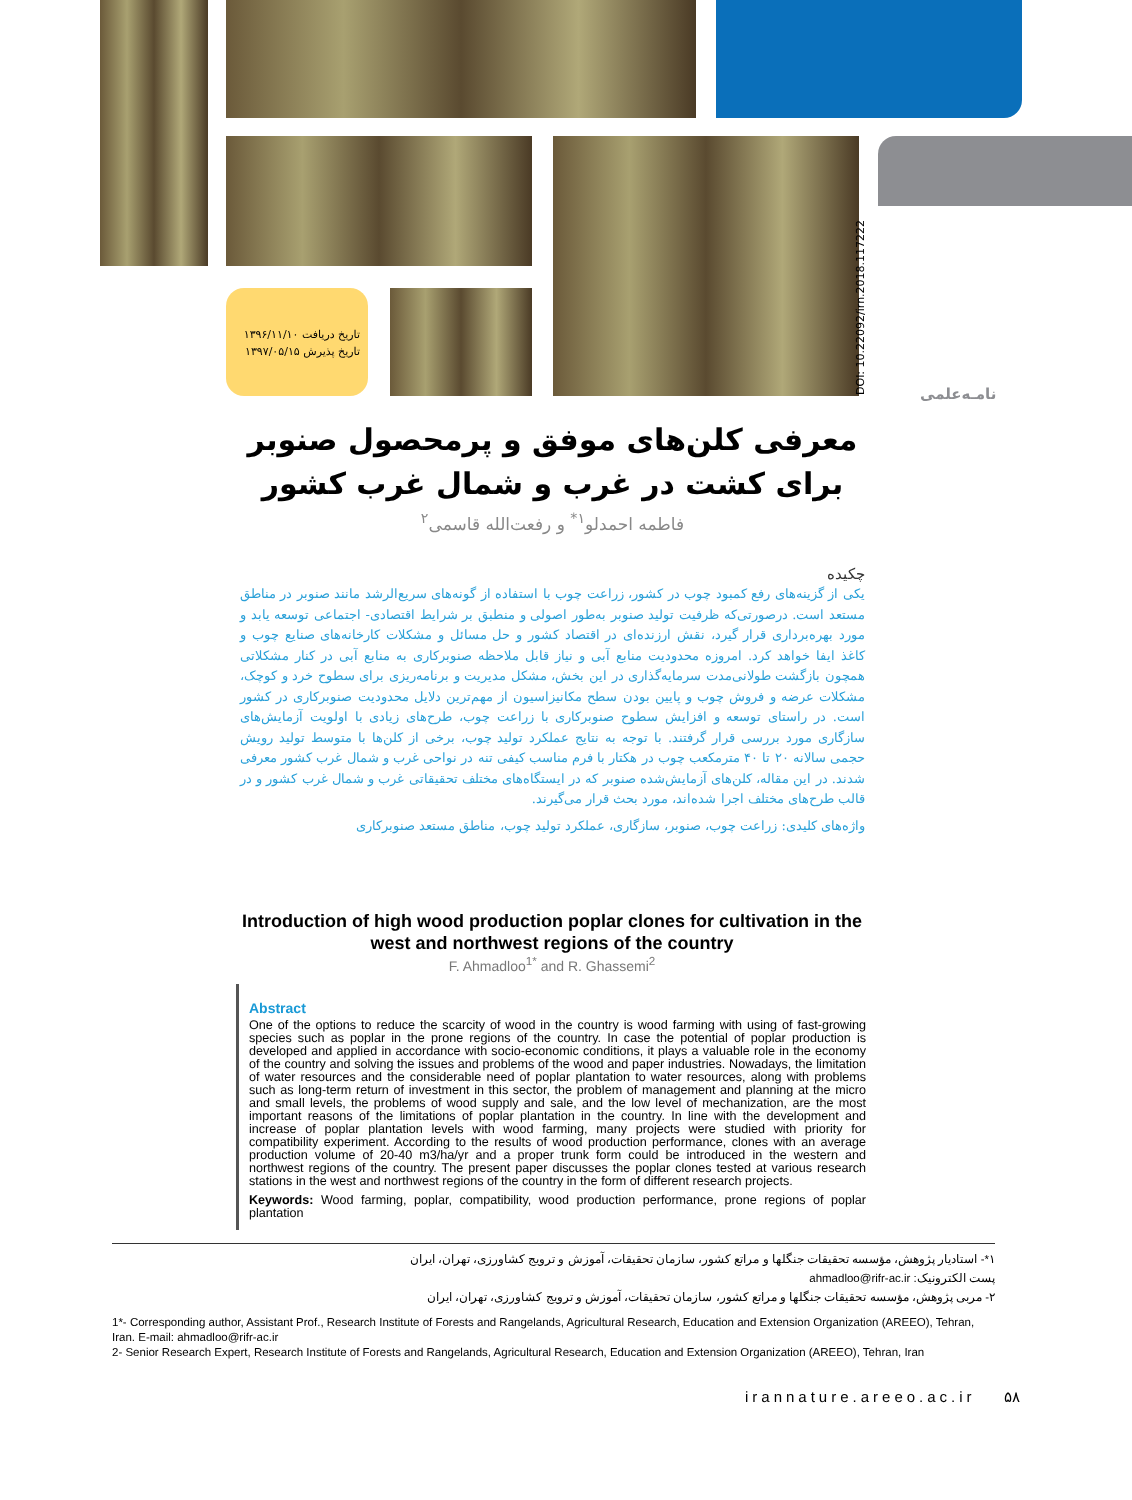تاریخ دریافت ۱۳۹۶/۱۱/۱۰
تاریخ پذیرش ۱۳۹۷/۰۵/۱۵
DOI: 10.22092/irn.2018.117222
نامـه‌علمی
معرفی کلن‌های موفق و پرمحصول صنوبر برای کشت در غرب و شمال غرب کشور
فاطمه احمدلو<sup>۱*</sup> و رفعت‌الله قاسمی<sup>۲</sup>
چکیده
یکی از گزینه‌های رفع کمبود چوب در کشور، زراعت چوب با استفاده از گونه‌های سریع‌الرشد مانند صنوبر در مناطق مستعد است. درصورتی‌که ظرفیت تولید صنوبر به‌طور اصولی و منطبق بر شرایط اقتصادی- اجتماعی توسعه یابد و مورد بهره‌برداری قرار گیرد، نقش ارزنده‌ای در اقتصاد کشور و حل مسائل و مشکلات کارخانه‌های صنایع چوب و کاغذ ایفا خواهد کرد. امروزه محدودیت منابع آبی و نیاز قابل ملاحظه صنوبرکاری به منابع آبی در کنار مشکلاتی همچون بازگشت طولانی‌مدت سرمایه‌گذاری در این بخش، مشکل مدیریت و برنامه‌ریزی برای سطوح خرد و کوچک، مشکلات عرضه و فروش چوب و پایین بودن سطح مکانیزاسیون از مهم‌ترین دلایل محدودیت صنوبرکاری در کشور است. در راستای توسعه و افزایش سطوح صنوبرکاری با زراعت چوب، طرح‌های زیادی با اولویت آزمایش‌های سازگاری مورد بررسی قرار گرفتند. با توجه به نتایج عملکرد تولید چوب، برخی از کلن‌ها با متوسط تولید رویش حجمی سالانه ۲۰ تا ۴۰ مترمکعب چوب در هکتار با فرم مناسب کیفی تنه در نواحی غرب و شمال غرب کشور معرفی شدند. در این مقاله، کلن‌های آزمایش‌شده صنوبر که در ایستگاه‌های مختلف تحقیقاتی غرب و شمال غرب کشور و در قالب طرح‌های مختلف اجرا شده‌اند، مورد بحث قرار می‌گیرند.
واژه‌های کلیدی: زراعت چوب، صنوبر، سازگاری، عملکرد تولید چوب، مناطق مستعد صنوبرکاری
Introduction of high wood production poplar clones for cultivation in the west and northwest regions of the country
F. Ahmadloo<sup>1*</sup> and R. Ghassemi<sup>2</sup>
Abstract
One of the options to reduce the scarcity of wood in the country is wood farming with using of fast-growing species such as poplar in the prone regions of the country. In case the potential of poplar production is developed and applied in accordance with socio-economic conditions, it plays a valuable role in the economy of the country and solving the issues and problems of the wood and paper industries. Nowadays, the limitation of water resources and the considerable need of poplar plantation to water resources, along with problems such as long-term return of investment in this sector, the problem of management and planning at the micro and small levels, the problems of wood supply and sale, and the low level of mechanization, are the most important reasons of the limitations of poplar plantation in the country. In line with the development and increase of poplar plantation levels with wood farming, many projects were studied with priority for compatibility experiment. According to the results of wood production performance, clones with an average production volume of 20-40 m3/ha/yr and a proper trunk form could be introduced in the western and northwest regions of the country. The present paper discusses the poplar clones tested at various research stations in the west and northwest regions of the country in the form of different research projects.
Keywords: Wood farming, poplar, compatibility, wood production performance, prone regions of poplar plantation
۱*- استادیار پژوهش، مؤسسه تحقیقات جنگلها و مراتع کشور، سازمان تحقیقات، آموزش و ترویج کشاورزی، تهران، ایران
پست الکترونیک: ahmadloo@rifr-ac.ir
۲- مربی پژوهش، مؤسسه تحقیقات جنگلها و مراتع کشور، سازمان تحقیقات، آموزش و ترویج کشاورزی، تهران، ایران
1*- Corresponding author, Assistant Prof., Research Institute of Forests and Rangelands, Agricultural Research, Education and Extension Organization (AREEO), Tehran, Iran. E-mail: ahmadloo@rifr-ac.ir
2- Senior Research Expert, Research Institute of Forests and Rangelands, Agricultural Research, Education and Extension Organization (AREEO), Tehran, Iran
irannature.areeo.ac.ir ۵۸